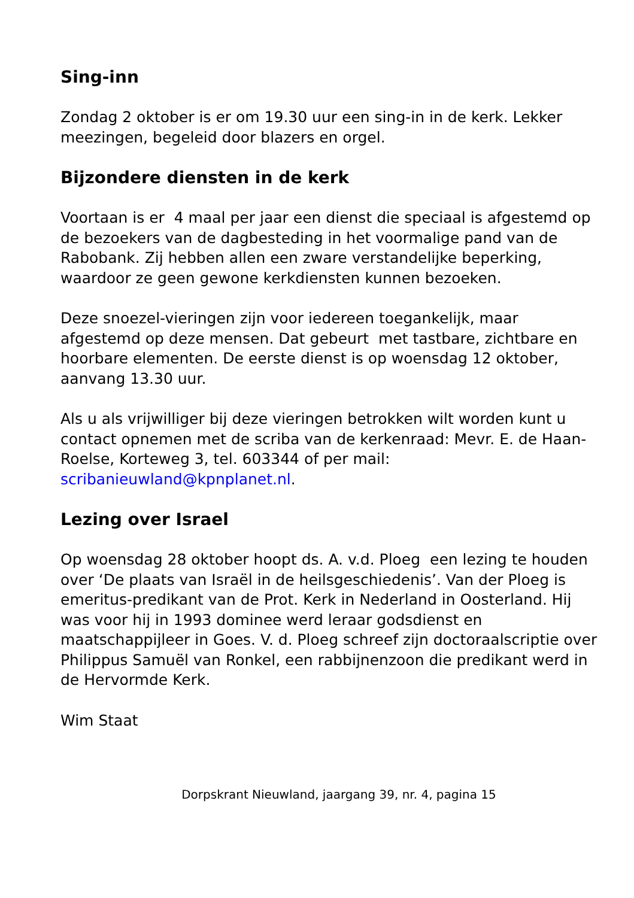Sing-inn
Zondag 2 oktober is er om 19.30 uur een sing-in in de kerk. Lekker meezingen, begeleid door blazers en orgel.
Bijzondere diensten in de kerk
Voortaan is er 4 maal per jaar een dienst die speciaal is afgestemd op de bezoekers van de dagbesteding in het voormalige pand van de Rabobank. Zij hebben allen een zware verstandelijke beperking, waardoor ze geen gewone kerkdiensten kunnen bezoeken.
Deze snoezel-vieringen zijn voor iedereen toegankelijk, maar afgestemd op deze mensen. Dat gebeurt met tastbare, zichtbare en hoorbare elementen. De eerste dienst is op woensdag 12 oktober, aanvang 13.30 uur.
Als u als vrijwilliger bij deze vieringen betrokken wilt worden kunt u contact opnemen met de scriba van de kerkenraad: Mevr. E. de Haan-Roelse, Korteweg 3, tel. 603344 of per mail: scribanieuwland@kpnplanet.nl.
Lezing over Israel
Op woensdag 28 oktober hoopt ds. A. v.d. Ploeg een lezing te houden over ‘De plaats van Israël in de heilsgeschiedenis’. Van der Ploeg is emeritus-predikant van de Prot. Kerk in Nederland in Oosterland. Hij was voor hij in 1993 dominee werd leraar godsdienst en maatschappijleer in Goes. V. d. Ploeg schreef zijn doctoraalscriptie over Philippus Samuël van Ronkel, een rabbijnenzoon die predikant werd in de Hervormde Kerk.
Wim Staat
Dorpskrant Nieuwland, jaargang 39, nr. 4, pagina 15